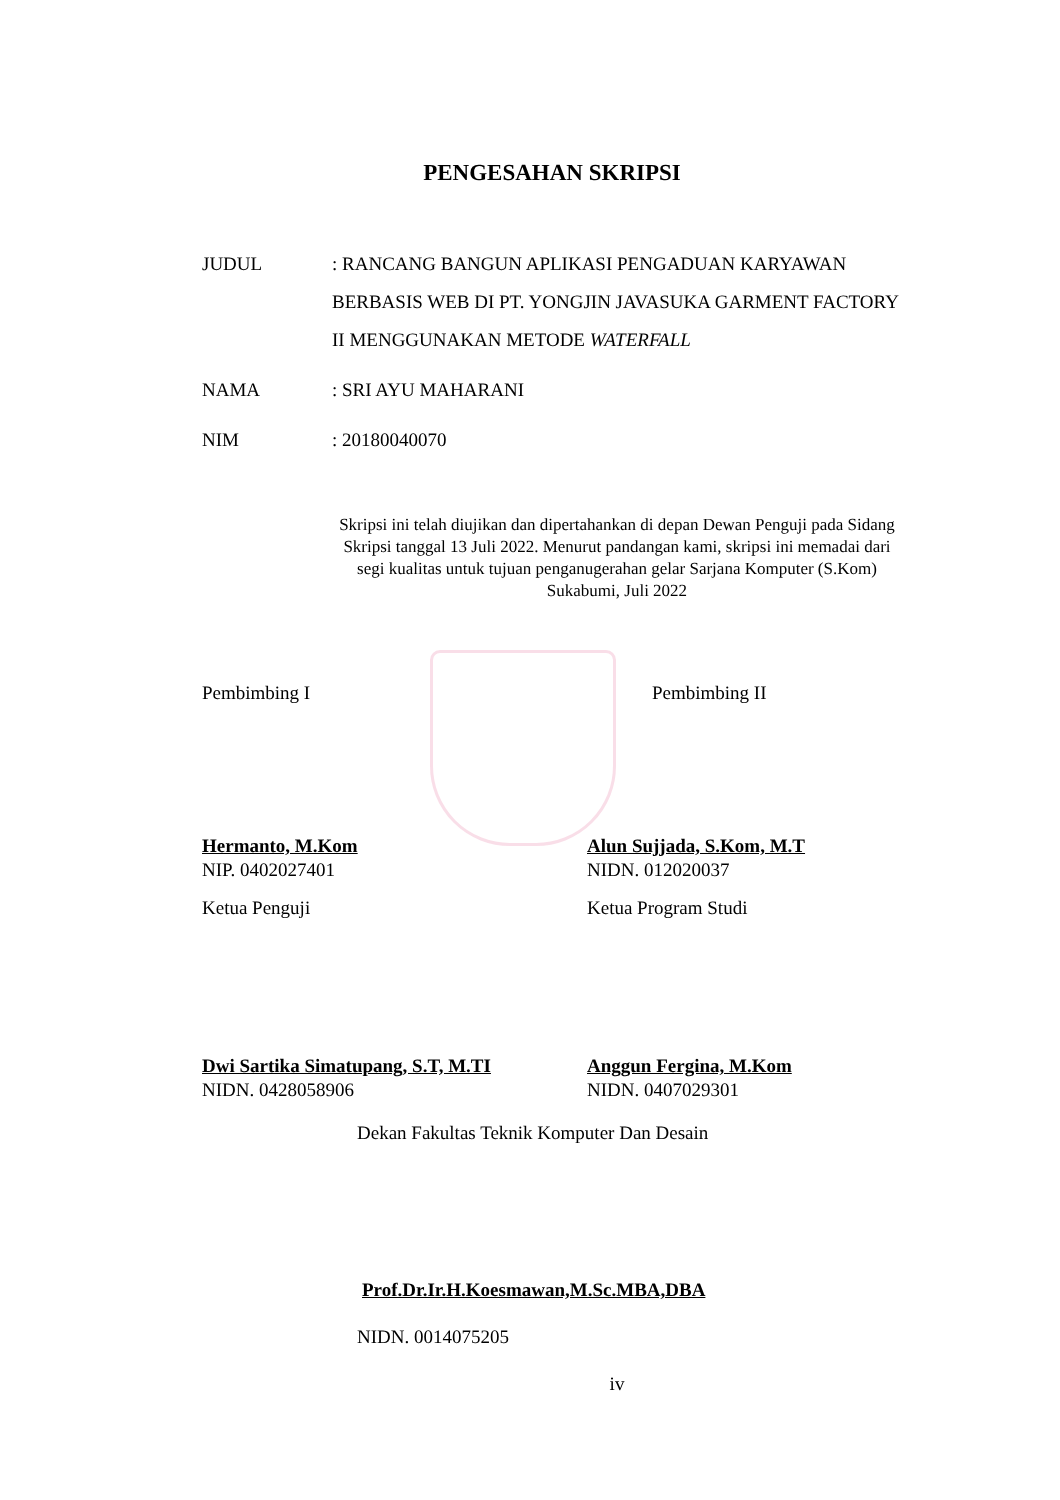PENGESAHAN SKRIPSI
JUDUL : RANCANG BANGUN APLIKASI PENGADUAN KARYAWAN BERBASIS WEB DI PT. YONGJIN JAVASUKA GARMENT FACTORY II MENGGUNAKAN METODE WATERFALL
NAMA : SRI AYU MAHARANI
NIM : 20180040070
Skripsi ini telah diujikan dan dipertahankan di depan Dewan Penguji pada Sidang Skripsi tanggal 13 Juli 2022. Menurut pandangan kami, skripsi ini memadai dari segi kualitas untuk tujuan penganugerahan gelar Sarjana Komputer (S.Kom) Sukabumi, Juli 2022
Pembimbing I Pembimbing II
Hermanto, M.Kom
NIP. 0402027401
Alun Sujjada, S.Kom, M.T
NIDN. 012020037
Ketua Penguji Ketua Program Studi
Dwi Sartika Simatupang, S.T, M.TI
NIDN. 0428058906
Anggun Fergina, M.Kom
NIDN. 0407029301
Dekan Fakultas Teknik Komputer Dan Desain
Prof.Dr.Ir.H.Koesmawan,M.Sc.MBA,DBA
NIDN. 0014075205
iv